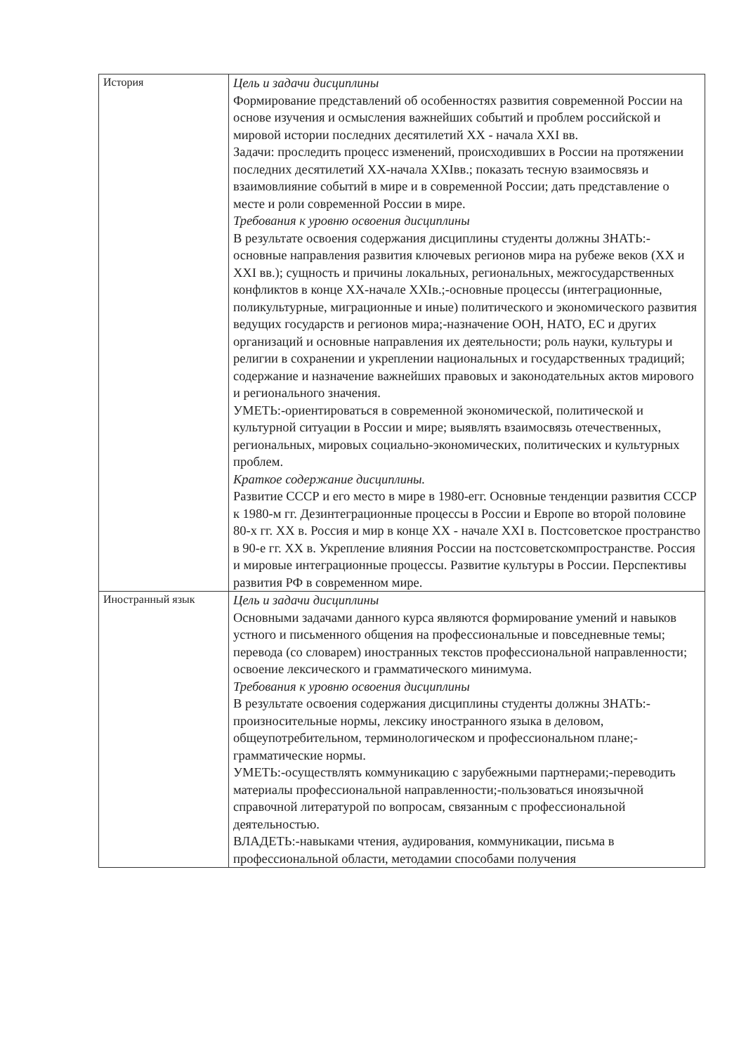| История | Цель и задачи дисциплины Формирование представлений об особенностях развития современной России на основе изучения и осмысления важнейших событий и проблем российской и мировой истории последних десятилетий XX - начала XXI вв. Задачи: проследить процесс изменений, происходивших в России на протяжении последних десятилетий XX-начала XXIвв.; показать тесную взаимосвязь и взаимовлияние событий в мире и в современной России; дать представление о месте и роли современной России в мире. Требования к уровню освоения дисциплины В результате освоения содержания дисциплины студенты должны ЗНАТЬ:-основные направления развития ключевых регионов мира на рубеже веков (XX и XXI вв.); сущность и причины локальных, региональных, межгосударственных конфликтов в конце XX-начале XXIв.;-основные процессы (интеграционные, поликультурные, миграционные и иные) политического и экономического развития ведущих государств и регионов мира;-назначение ООН, НАТО, ЕС и других организаций и основные направления их деятельности; роль науки, культуры и религии в сохранении и укреплении национальных и государственных традиций; содержание и назначение важнейших правовых и законодательных актов мирового и регионального значения. УМЕТЬ:-ориентироваться в современной экономической, политической и культурной ситуации в России и мире; выявлять взаимосвязь отечественных, региональных, мировых социально-экономических, политических и культурных проблем. Краткое содержание дисциплины. Развитие СССР и его место в мире в 1980-егг. Основные тенденции развития СССР к 1980-м гг. Дезинтеграционные процессы в России и Европе во второй половине 80-х гг. XX в. Россия и мир в конце XX - начале XXI в. Постсоветское пространство в 90-е гг. XX в. Укрепление влияния России на постсоветскомпространстве. Россия и мировые интеграционные процессы. Развитие культуры в России. Перспективы развития РФ в современном мире. |
| Иностранный язык | Цель и задачи дисциплины Основными задачами данного курса являются формирование умений и навыков устного и письменного общения на профессиональные и повседневные темы; перевода (со словарем) иностранных текстов профессиональной направленности; освоение лексического и грамматического минимума. Требования к уровню освоения дисциплины В результате освоения содержания дисциплины студенты должны ЗНАТЬ:-произносительные нормы, лексику иностранного языка в деловом, общеупотребительном, терминологическом и профессиональном плане;-грамматические нормы. УМЕТЬ:-осуществлять коммуникацию с зарубежными партнерами;-переводить материалы профессиональной направленности;-пользоваться иноязычной справочной литературой по вопросам, связанным с профессиональной деятельностью. ВЛАДЕТЬ:-навыками чтения, аудирования, коммуникации, письма в профессиональной области, методамии способами получения |